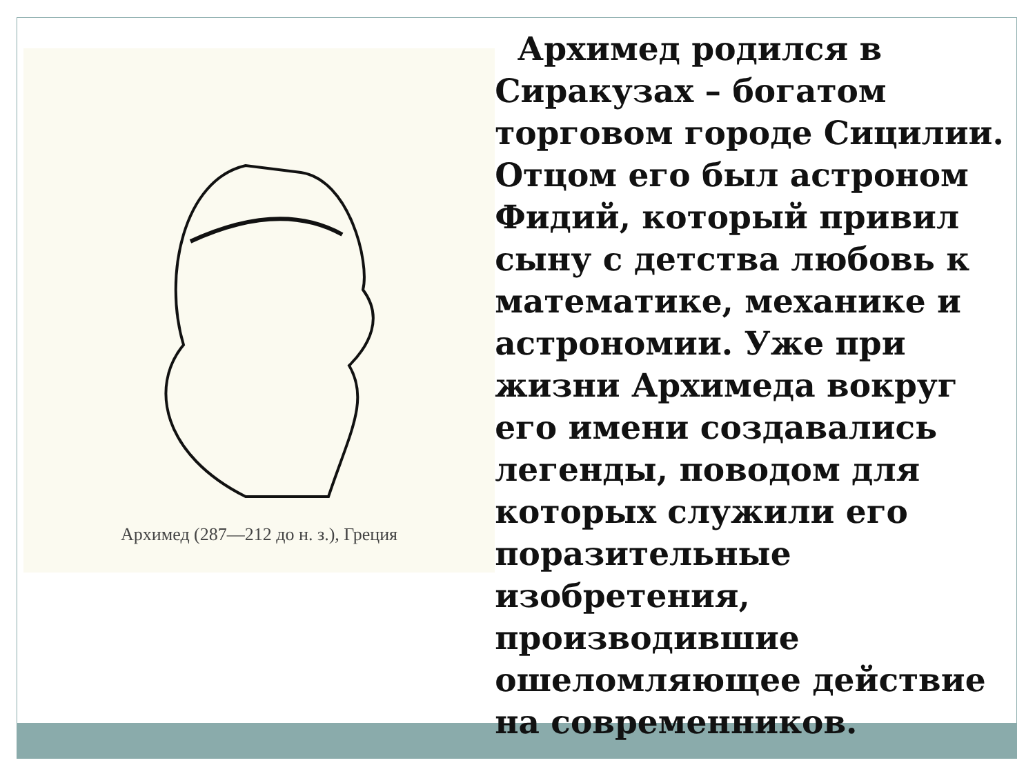Архимед (287—212 до н. з.), Греция
Архимед родился в Сиракузах – богатом торговом городе Сицилии. Отцом его был астроном Фидий, который привил сыну с детства любовь к математике, механике и астрономии. Уже при жизни Архимеда вокруг его имени создавались легенды, поводом для которых служили его поразительные изобретения, производившие ошеломляющее действие на современников.